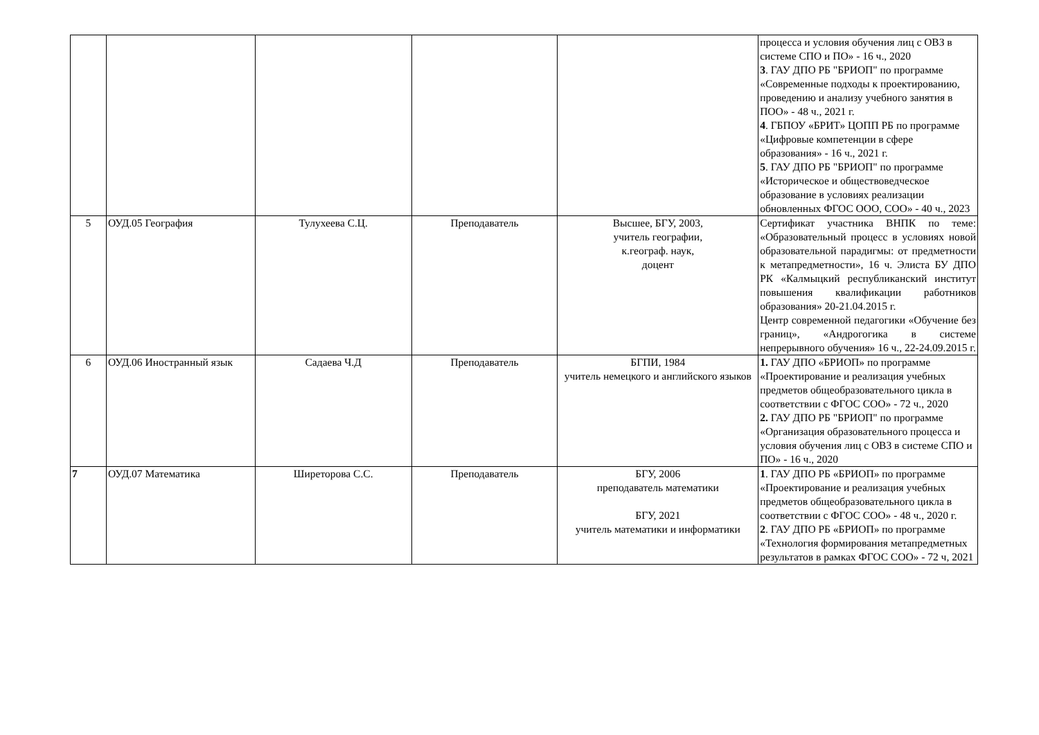| | | | | | процесса и условия обучения лиц с ОВЗ в системе СПО и ПО» - 16 ч., 2020 3 . ГАУ ДПО РБ "БРИОП" по программе «Современные подходы к проектированию, проведению и анализу учебного занятия в ПОО» - 48 ч., 2021 г. 4 . ГБПОУ «БРИТ» ЦОПП РБ по программе «Цифровые компетенции в сфере образования» - 16 ч., 2021 г. 5 . ГАУ ДПО РБ "БРИОП" по программе «Историческое и обществоведческое образование в условиях реализации обновленных ФГОС ООО, СОО» - 40 ч., 2023 |
| 5 | ОУД.05 География | Тулухеева С.Ц. | Преподаватель | Высшее, БГУ, 2003, учитель географии, к.географ. наук, доцент | Сертификат участника ВНПК по теме: «Образовательный процесс в условиях новой образовательной парадигмы: от предметности к метапредметности», 16 ч. Элиста БУ ДПО РК «Калмыцкий республиканский институт повышения квалификации работников образования» 20-21.04.2015 г. Центр современной педагогики «Обучение без границ», «Андрогогика в системе непрерывного обучения» 16 ч., 22-24.09.2015 г. |
| 6 | ОУД.06 Иностранный язык | Садаева Ч.Д | Преподаватель | БГПИ, 1984 учитель немецкого и английского языков | 1. ГАУ ДПО «БРИОП» по программе «Проектирование и реализация учебных предметов общеобразовательного цикла в соответствии с ФГОС СОО» - 72 ч., 2020 2. ГАУ ДПО РБ "БРИОП" по программе «Организация образовательного процесса и условия обучения лиц с ОВЗ в системе СПО и ПО» - 16 ч., 2020 |
| 7 | ОУД.07 Математика | Ширеторова С.С. | Преподаватель | БГУ, 2006 преподаватель математики БГУ, 2021 учитель математики и информатики | 1 . ГАУ ДПО РБ «БРИОП» по программе «Проектирование и реализация учебных предметов общеобразовательного цикла в соответствии с ФГОС СОО» - 48 ч., 2020 г. 2 . ГАУ ДПО РБ «БРИОП» по программе «Технология формирования метапредметных результатов в рамках ФГОС СОО» - 72 ч, 2021 |